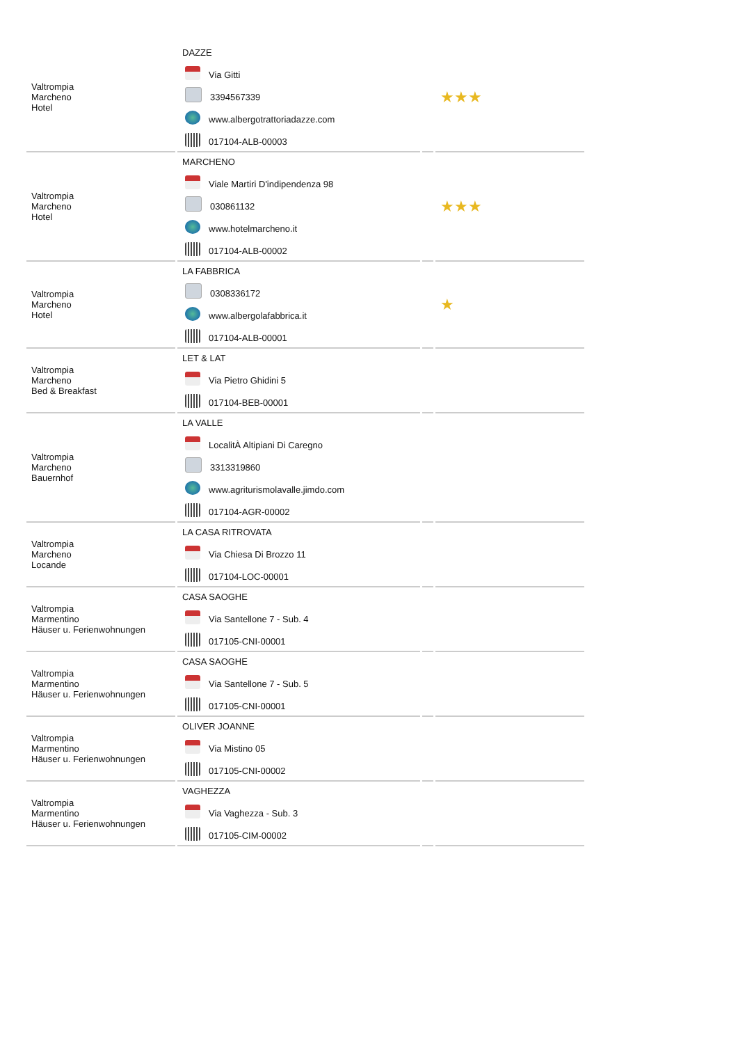| Valtrompia Marcheno Hotel | DAZZE Via Gitti 3394567339 www.albergotrattoriadazze.com 017104-ALB-00003 | | ★★★ |
| Valtrompia Marcheno Hotel | MARCHENO Viale Martiri D'indipendenza 98 030861132 www.hotelmarcheno.it 017104-ALB-00002 | | ★★★ |
| Valtrompia Marcheno Hotel | LA FABBRICA 0308336172 www.albergolafabbrica.it 017104-ALB-00001 | | ★ |
| Valtrompia Marcheno Bed & Breakfast | LET & LAT Via Pietro Ghidini 5 017104-BEB-00001 | | |
| Valtrompia Marcheno Bauernhof | LA VALLE LocalitÀ Altipiani Di Caregno 3313319860 www.agriturismolavalle.jimdo.com 017104-AGR-00002 | | |
| Valtrompia Marcheno Locande | LA CASA RITROVATA Via Chiesa Di Brozzo 11 017104-LOC-00001 | | |
| Valtrompia Marmentino Häuser u. Ferienwohnungen | CASA SAOGHE Via Santellone 7 - Sub. 4 017105-CNI-00001 | | |
| Valtrompia Marmentino Häuser u. Ferienwohnungen | CASA SAOGHE Via Santellone 7 - Sub. 5 017105-CNI-00001 | | |
| Valtrompia Marmentino Häuser u. Ferienwohnungen | OLIVER JOANNE Via Mistino 05 017105-CNI-00002 | | |
| Valtrompia Marmentino Häuser u. Ferienwohnungen | VAGHEZZA Via Vaghezza - Sub. 3 017105-CIM-00002 | | |